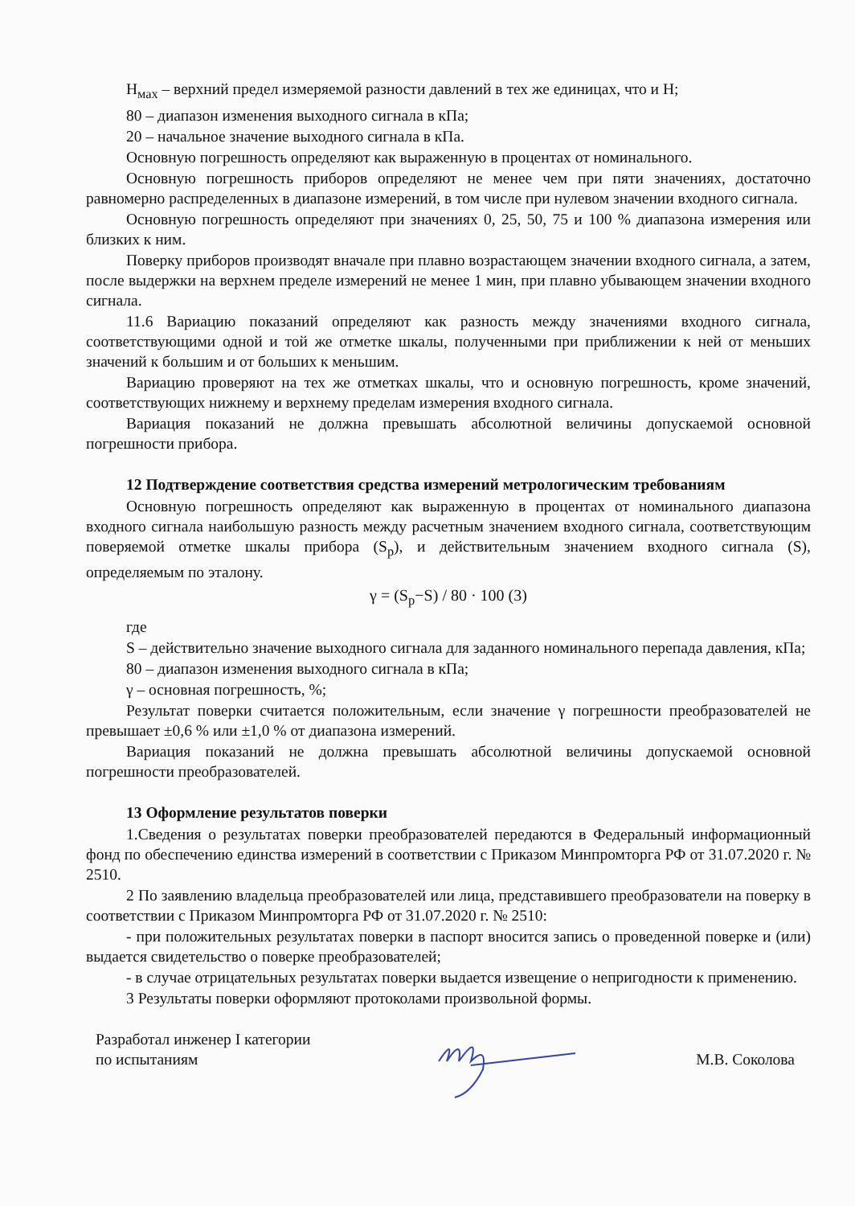H<sub>мах</sub> – верхний предел измеряемой разности давлений в тех же единицах, что и H;
80 – диапазон изменения выходного сигнала в кПа;
20 – начальное значение выходного сигнала в кПа.
Основную погрешность определяют как выраженную в процентах от номинального.
Основную погрешность приборов определяют не менее чем при пяти значениях, достаточно равномерно распределенных в диапазоне измерений, в том числе при нулевом значении входного сигнала.
Основную погрешность определяют при значениях 0, 25, 50, 75 и 100 % диапазона измерения или близких к ним.
Поверку приборов производят вначале при плавно возрастающем значении входного сигнала, а затем, после выдержки на верхнем пределе измерений не менее 1 мин, при плавно убывающем значении входного сигнала.
11.6 Вариацию показаний определяют как разность между значениями входного сигнала, соответствующими одной и той же отметке шкалы, полученными при приближении к ней от меньших значений к большим и от больших к меньшим.
Вариацию проверяют на тех же отметках шкалы, что и основную погрешность, кроме значений, соответствующих нижнему и верхнему пределам измерения входного сигнала.
Вариация показаний не должна превышать абсолютной величины допускаемой основной погрешности прибора.
12 Подтверждение соответствия средства измерений метрологическим требованиям
Основную погрешность определяют как выраженную в процентах от номинального диапазона входного сигнала наибольшую разность между расчетным значением входного сигнала, соответствующим поверяемой отметке шкалы прибора (S<sub>p</sub>), и действительным значением входного сигнала (S), определяемым по эталону.
γ = (S<sub>p</sub>−S) / 80 · 100 (3)
где
S – действительно значение выходного сигнала для заданного номинального перепада давления, кПа;
80 – диапазон изменения выходного сигнала в кПа;
γ – основная погрешность, %;
Результат поверки считается положительным, если значение γ погрешности преобразователей не превышает ±0,6 % или ±1,0 % от диапазона измерений.
Вариация показаний не должна превышать абсолютной величины допускаемой основной погрешности преобразователей.
13 Оформление результатов поверки
1.Сведения о результатах поверки преобразователей передаются в Федеральный информационный фонд по обеспечению единства измерений в соответствии с Приказом Минпромторга РФ от 31.07.2020 г. № 2510.
2 По заявлению владельца преобразователей или лица, представившего преобразователи на поверку в соответствии с Приказом Минпромторга РФ от 31.07.2020 г. № 2510:
- при положительных результатах поверки в паспорт вносится запись о проведенной поверке и (или) выдается свидетельство о поверке преобразователей;
- в случае отрицательных результатах поверки выдается извещение о непригодности к применению.
3 Результаты поверки оформляют протоколами произвольной формы.
Разработал инженер I категории
по испытаниям
М.В. Соколова